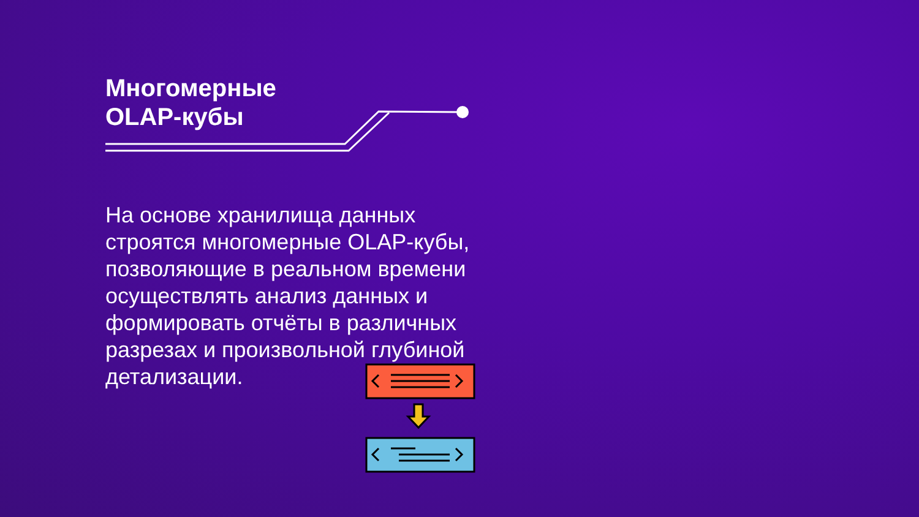Многомерные
OLAP-кубы
На основе хранилища данных строятся многомерные OLAP-кубы, позволяющие в реальном времени осуществлять анализ данных и формировать отчёты в различных разрезах и произвольной глубиной детализации.